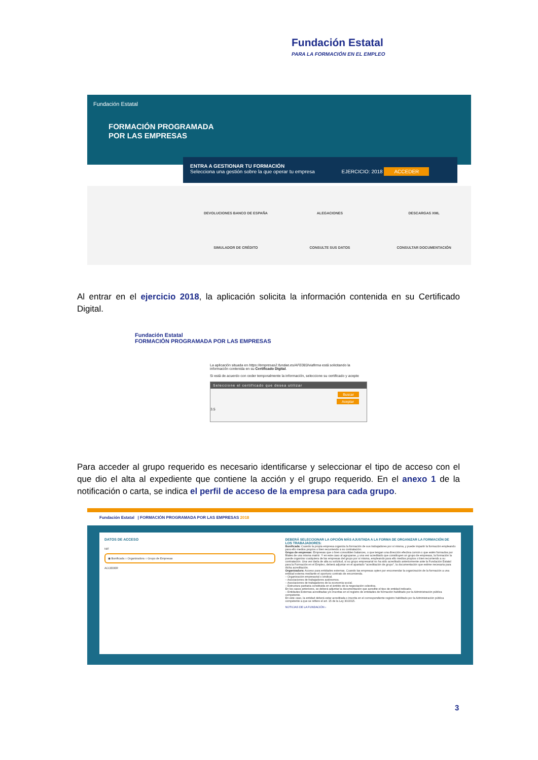Fundación Estatal
PARA LA FORMACIÓN EN EL EMPLEO
Fundación Estatal
FORMACIÓN PROGRAMADA
POR LAS EMPRESAS
ENTRA A GESTIONAR TU FORMACIÓN
Selecciona una gestión sobre la que operar tu empresa EJERCICIO: 2018 ACCEDER
DEVOLUCIONES BANCO DE ESPAÑA
ALEGACIONES
DESCARGAS XML
SIMULADOR DE CRÉDITO
CONSULTE SUS DATOS
CONSULTAR DOCUMENTACIÓN
Al entrar en el ejercicio 2018, la aplicación solicita la información contenida en su Certificado Digital.
Fundación Estatal
FORMACIÓN PROGRAMADA POR LAS EMPRESAS
La aplicación situada en https://empresas2.fundae.es/AFE083/viafirma está solicitando la información contenida en su Certificado Digital.
Si está de acuerdo con ceder temporalmente la información, seleccione su certificado y acepte
Seleccione el certificado que desea utilizar
Buscar
Aceptar
3.5
Para acceder al grupo requerido es necesario identificarse y seleccionar el tipo de acceso con el que dio el alta al expediente que contiene la acción y el grupo requerido. En el anexo 1 de la notificación o carta, se indica el perfil de acceso de la empresa para cada grupo.
Fundación Estatal | FORMACIÓN PROGRAMADA POR LAS EMPRESAS 2018
DATOS DE ACCESO
NIF
◉ Bonificada ○ Organizadora ○ Grupo de Empresas
ACCEDER
DEBERÁ SELECCIONAR LA OPCIÓN MÁS AJUSTADA A LA FORMA DE ORGANIZAR LA FORMACIÓN DE LOS TRABAJADORES:
Bonificada: Cuando la propia empresa organiza la formación de sus trabajadores por sí misma, y puede impartir la formación empleando para ello medios propios o bien recurriendo a su contratación.
Grupo de empresas: Empresas que o bien consoliden balances, o que tengan una dirección efectiva común o que estén formados por filiales de una misma matriz. Y en este caso al agruparse, y una vez acreditado que constituyen un grupo de empresas, la formación la puede organizar cualquiera de las empresas del grupo por sí misma, empleando para ello medios propios o bien recurriendo a su contratación. Una vez dada de alta su solicitud, si su grupo empresarial no ha sido acreditado anteriormente ante la Fundación Estatal para la Formación en el Empleo, deberá adjuntar en el apartado "acreditación de grupo", la documentación que estime necesaria para dicha acreditación.
Organizadora: Acceso para entidades externas. Cuando las empresas opten por encomendar la organización de la formación a una entidad externa mediante el oportuno contrato de encomienda.
– Organización empresarial o sindical.
– Asociaciones de trabajadores autónomos.
– Asociaciones de trabajadores de la economía social.
– Estructura paritaria constituida en el ámbito de la negociación colectiva.
En los casos anteriores, se deberá adjuntar la documentación que acredite el tipo de entidad indicado.
– Entidades Externas acreditadas y/o inscritas en el registro de entidades de formación habilitado por la Administración pública competente.
En este caso, la entidad deberá estar acreditada o inscrita en el correspondiente registro habilitado por la Administración pública competente a que se refiere el art. 15 de la Ley 30/2015.
NOTICIAS DE LA FUNDACIÓN ›
3